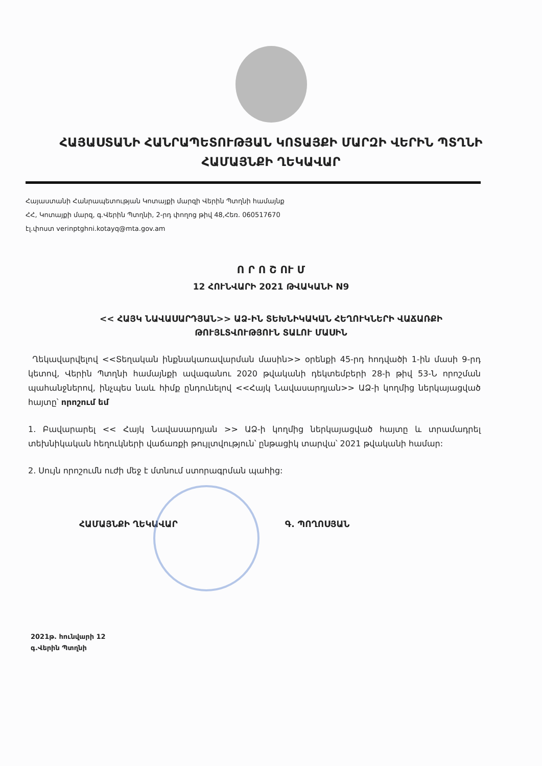ՀԱՅԱՍՏԱՆԻ ՀԱՆՐԱՊԵՏՈՒԹՅԱՆ ԿՈՏԱՅՔԻ ՄԱՐԶԻ ՎԵՐԻՆ ՊՏՂՆԻ
ՀԱՄԱՅՆՔԻ ՂԵԿԱՎԱՐ
Հայաստանի Հանրապետության Կոտայքի մարզի Վերին Պտղնի համայնք
ՀՀ, Կոտայքի մարզ, գ.Վերին Պտղնի, 2-րդ փողոց թիվ 48,Հեռ. 060517670
էլ.փոստ verinptghni.kotayq@mta.gov.am
Ո Ր Ո Շ ՈՒ Մ
12 ՀՈՒՆՎԱՐԻ 2021 ԹՎԱԿԱՆԻ N9
<< ՀԱՅԿ ՆԱՎԱՍԱՐԴՅԱՆ>> ԱՁ-ԻՆ ՏԵԽՆԻԿԱԿԱՆ ՀԵՂՈՒԿՆԵՐԻ ՎԱՃԱՌՔԻ
ԹՈՒՅԼՏՎՈՒԹՅՈՒՆ ՏԱԼՈՒ ՄԱՍԻՆ
Ղեկավարվելով <<Տեղական ինքնակառավարման մասին>> օրենքի 45-րդ հոդվածի 1-ին մասի 9-րդ կետով, Վերին Պտղնի համայնքի ավագանու 2020 թվականի դեկտեմբերի 28-ի թիվ 53-Ն որոշման պահանջներով, ինչպես նաև հիմք ընդունելով <<Հայկ Նավասարդյան>> ԱՁ-ի կողմից ներկայացված հայտը՝ որոշում եմ
1. Բավարարել << Հայկ Նավասարդյան >> ԱՁ-ի կողմից ներկայացված հայտը և տրամադրել տեխնիկական հեղուկների վաճառքի թույլտվություն՝ ընթացիկ տարվա՝ 2021 թվականի համար:
2. Սույն որոշումն ուժի մեջ է մտնում ստորագրման պահից:
ՀԱՄԱՅՆՔԻ ՂԵԿԱՎԱՐ Գ. ՊՈՂՈՍՅԱՆ
2021թ. հունվարի 12
գ.Վերին Պտղնի